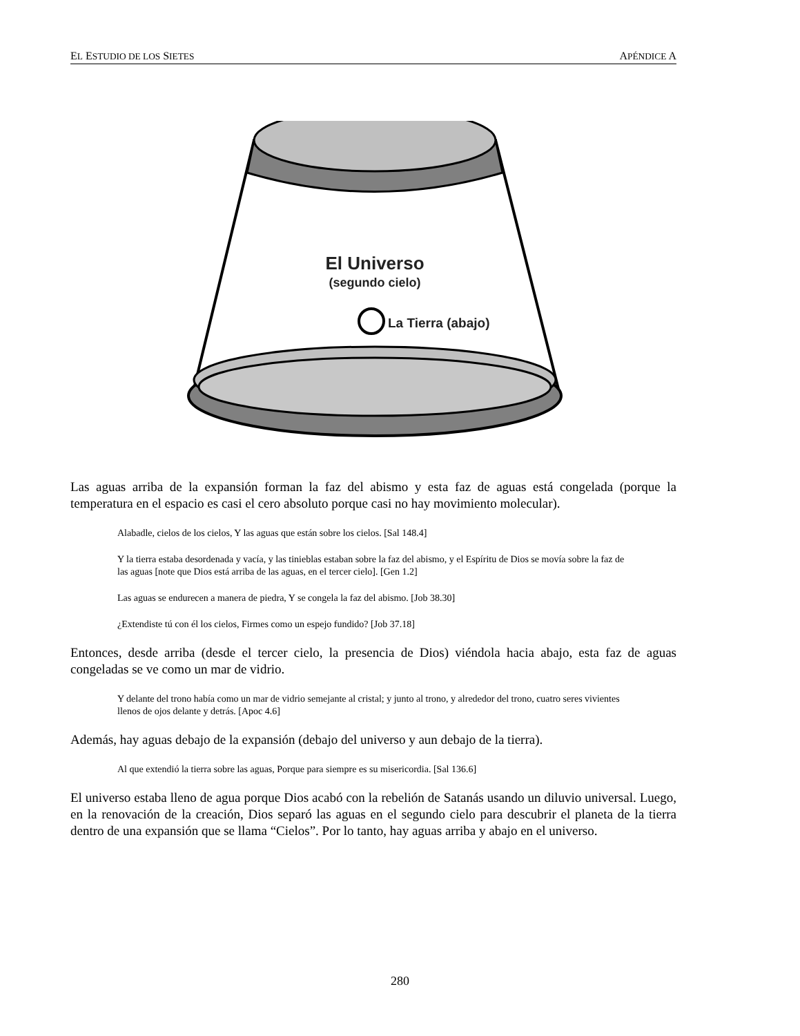EL ESTUDIO DE LOS SIETES APÉNDICE A
El Universo
(segundo cielo)
La Tierra (abajo)
Las aguas arriba de la expansión forman la faz del abismo y esta faz de aguas está congelada (porque la temperatura en el espacio es casi el cero absoluto porque casi no hay movimiento molecular).
Alabadle, cielos de los cielos, Y las aguas que están sobre los cielos. [Sal 148.4]
Y la tierra estaba desordenada y vacía, y las tinieblas estaban sobre la faz del abismo, y el Espíritu de Dios se movía sobre la faz de las aguas [note que Dios está arriba de las aguas, en el tercer cielo]. [Gen 1.2]
Las aguas se endurecen a manera de piedra, Y se congela la faz del abismo. [Job 38.30]
¿Extendiste tú con él los cielos, Firmes como un espejo fundido? [Job 37.18]
Entonces, desde arriba (desde el tercer cielo, la presencia de Dios) viéndola hacia abajo, esta faz de aguas congeladas se ve como un mar de vidrio.
Y delante del trono había como un mar de vidrio semejante al cristal; y junto al trono, y alrededor del trono, cuatro seres vivientes llenos de ojos delante y detrás. [Apoc 4.6]
Además, hay aguas debajo de la expansión (debajo del universo y aun debajo de la tierra).
Al que extendió la tierra sobre las aguas, Porque para siempre es su misericordia. [Sal 136.6]
El universo estaba lleno de agua porque Dios acabó con la rebelión de Satanás usando un diluvio universal. Luego, en la renovación de la creación, Dios separó las aguas en el segundo cielo para descubrir el planeta de la tierra dentro de una expansión que se llama “Cielos”. Por lo tanto, hay aguas arriba y abajo en el universo.
280